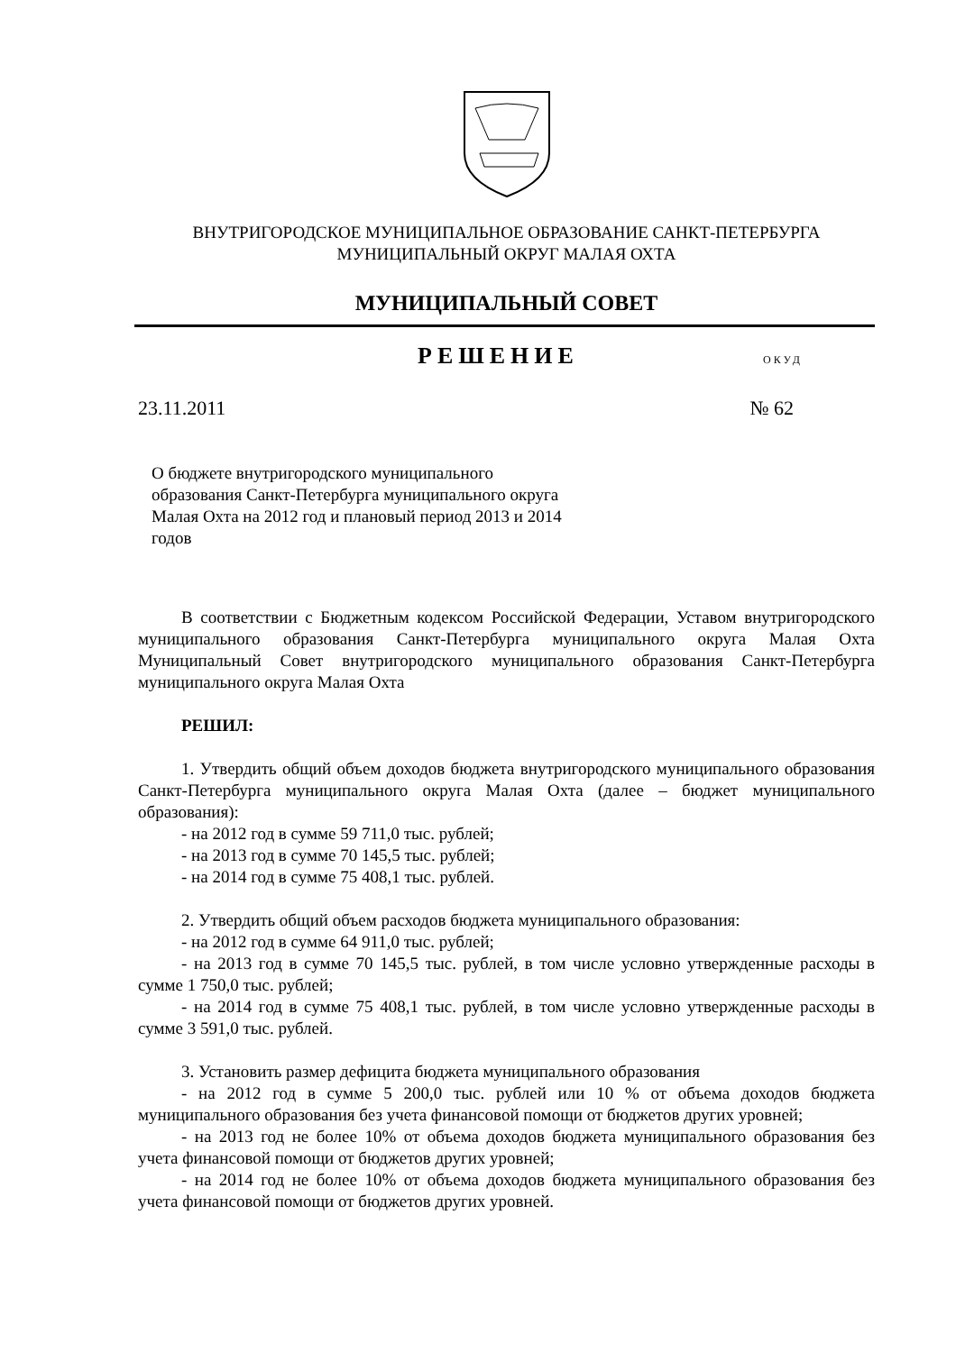ВНУТРИГОРОДСКОЕ МУНИЦИПАЛЬНОЕ ОБРАЗОВАНИЕ САНКТ-ПЕТЕРБУРГА
МУНИЦИПАЛЬНЫЙ ОКРУГ МАЛАЯ ОХТА
МУНИЦИПАЛЬНЫЙ СОВЕТ
РЕШЕНИЕ ОКУД
23.11.2011 № 62
О бюджете внутригородского муниципального образования Санкт-Петербурга муниципального округа Малая Охта на 2012 год и плановый период 2013 и 2014 годов
В соответствии с Бюджетным кодексом Российской Федерации, Уставом внутригородского муниципального образования Санкт-Петербурга муниципального округа Малая Охта Муниципальный Совет внутригородского муниципального образования Санкт-Петербурга муниципального округа Малая Охта
РЕШИЛ:
1. Утвердить общий объем доходов бюджета внутригородского муниципального образования Санкт-Петербурга муниципального округа Малая Охта (далее – бюджет муниципального образования):
- на 2012 год в сумме 59 711,0 тыс. рублей;
- на 2013 год в сумме 70 145,5 тыс. рублей;
- на 2014 год в сумме 75 408,1 тыс. рублей.
2. Утвердить общий объем расходов бюджета муниципального образования:
- на 2012 год в сумме 64 911,0 тыс. рублей;
- на 2013 год в сумме 70 145,5 тыс. рублей, в том числе условно утвержденные расходы в сумме 1 750,0 тыс. рублей;
- на 2014 год в сумме 75 408,1 тыс. рублей, в том числе условно утвержденные расходы в сумме 3 591,0 тыс. рублей.
3. Установить размер дефицита бюджета муниципального образования
- на 2012 год в сумме 5 200,0 тыс. рублей или 10 % от объема доходов бюджета муниципального образования без учета финансовой помощи от бюджетов других уровней;
- на 2013 год не более 10% от объема доходов бюджета муниципального образования без учета финансовой помощи от бюджетов других уровней;
- на 2014 год не более 10% от объема доходов бюджета муниципального образования без учета финансовой помощи от бюджетов других уровней.